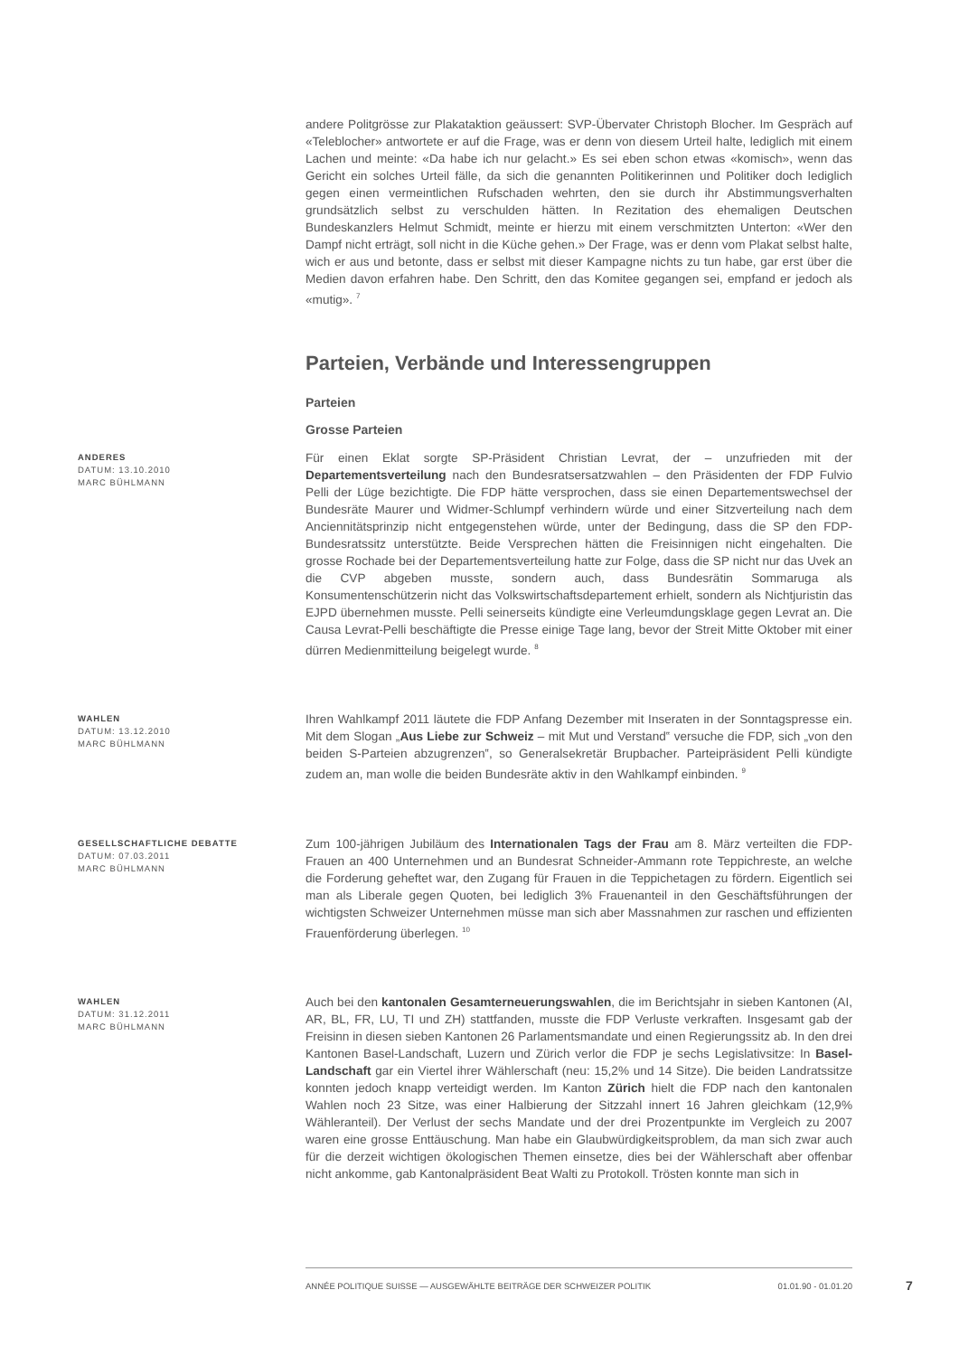andere Politgrösse zur Plakataktion geäussert: SVP-Übervater Christoph Blocher. Im Gespräch auf «Teleblocher» antwortete er auf die Frage, was er denn von diesem Urteil halte, lediglich mit einem Lachen und meinte: «Da habe ich nur gelacht.» Es sei eben schon etwas «komisch», wenn das Gericht ein solches Urteil fälle, da sich die genannten Politikerinnen und Politiker doch lediglich gegen einen vermeintlichen Rufschaden wehrten, den sie durch ihr Abstimmungsverhalten grundsätzlich selbst zu verschulden hätten. In Rezitation des ehemaligen Deutschen Bundeskanzlers Helmut Schmidt, meinte er hierzu mit einem verschmitzten Unterton: «Wer den Dampf nicht erträgt, soll nicht in die Küche gehen.» Der Frage, was er denn vom Plakat selbst halte, wich er aus und betonte, dass er selbst mit dieser Kampagne nichts zu tun habe, gar erst über die Medien davon erfahren habe. Den Schritt, den das Komitee gegangen sei, empfand er jedoch als «mutig». <sup>7</sup>
Parteien, Verbände und Interessengruppen
Parteien
Grosse Parteien
ANDERES
DATUM: 13.10.2010
MARC BÜHLMANN
Für einen Eklat sorgte SP-Präsident Christian Levrat, der – unzufrieden mit der Departementsverteilung nach den Bundesratsersatzwahlen – den Präsidenten der FDP Fulvio Pelli der Lüge bezichtigte. Die FDP hätte versprochen, dass sie einen Departementswechsel der Bundesräte Maurer und Widmer-Schlumpf verhindern würde und einer Sitzverteilung nach dem Anciennitätsprinzip nicht entgegenstehen würde, unter der Bedingung, dass die SP den FDP-Bundesratssitz unterstützte. Beide Versprechen hätten die Freisinnigen nicht eingehalten. Die grosse Rochade bei der Departementsverteilung hatte zur Folge, dass die SP nicht nur das Uvek an die CVP abgeben musste, sondern auch, dass Bundesrätin Sommaruga als Konsumentenschützerin nicht das Volkswirtschaftsdepartement erhielt, sondern als Nichtjuristin das EJPD übernehmen musste. Pelli seinerseits kündigte eine Verleumdungsklage gegen Levrat an. Die Causa Levrat-Pelli beschäftigte die Presse einige Tage lang, bevor der Streit Mitte Oktober mit einer dürren Medienmitteilung beigelegt wurde. <sup>8</sup>
WAHLEN
DATUM: 13.12.2010
MARC BÜHLMANN
Ihren Wahlkampf 2011 läutete die FDP Anfang Dezember mit Inseraten in der Sonntagspresse ein. Mit dem Slogan „Aus Liebe zur Schweiz – mit Mut und Verstand‟ versuche die FDP, sich „von den beiden S-Parteien abzugrenzen‟, so Generalsekretär Brupbacher. Parteipräsident Pelli kündigte zudem an, man wolle die beiden Bundesräte aktiv in den Wahlkampf einbinden. <sup>9</sup>
GESELLSCHAFTLICHE DEBATTE
DATUM: 07.03.2011
MARC BÜHLMANN
Zum 100-jährigen Jubiläum des Internationalen Tags der Frau am 8. März verteilten die FDP-Frauen an 400 Unternehmen und an Bundesrat Schneider-Ammann rote Teppichreste, an welche die Forderung geheftet war, den Zugang für Frauen in die Teppichetagen zu fördern. Eigentlich sei man als Liberale gegen Quoten, bei lediglich 3% Frauenanteil in den Geschäftsführungen der wichtigsten Schweizer Unternehmen müsse man sich aber Massnahmen zur raschen und effizienten Frauenförderung überlegen. <sup>10</sup>
WAHLEN
DATUM: 31.12.2011
MARC BÜHLMANN
Auch bei den kantonalen Gesamterneuerungswahlen, die im Berichtsjahr in sieben Kantonen (AI, AR, BL, FR, LU, TI und ZH) stattfanden, musste die FDP Verluste verkraften. Insgesamt gab der Freisinn in diesen sieben Kantonen 26 Parlamentsmandate und einen Regierungssitz ab. In den drei Kantonen Basel-Landschaft, Luzern und Zürich verlor die FDP je sechs Legislativsitze: In Basel-Landschaft gar ein Viertel ihrer Wählerschaft (neu: 15,2% und 14 Sitze). Die beiden Landratssitze konnten jedoch knapp verteidigt werden. Im Kanton Zürich hielt die FDP nach den kantonalen Wahlen noch 23 Sitze, was einer Halbierung der Sitzzahl innert 16 Jahren gleichkam (12,9% Wähleranteil). Der Verlust der sechs Mandate und der drei Prozentpunkte im Vergleich zu 2007 waren eine grosse Enttäuschung. Man habe ein Glaubwürdigkeitsproblem, da man sich zwar auch für die derzeit wichtigen ökologischen Themen einsetze, dies bei der Wählerschaft aber offenbar nicht ankomme, gab Kantonalpräsident Beat Walti zu Protokoll. Trösten konnte man sich in
ANNÉE POLITIQUE SUISSE — AUSGEWÄHLTE BEITRÄGE DER SCHWEIZER POLITIK 01.01.90 - 01.01.20
7